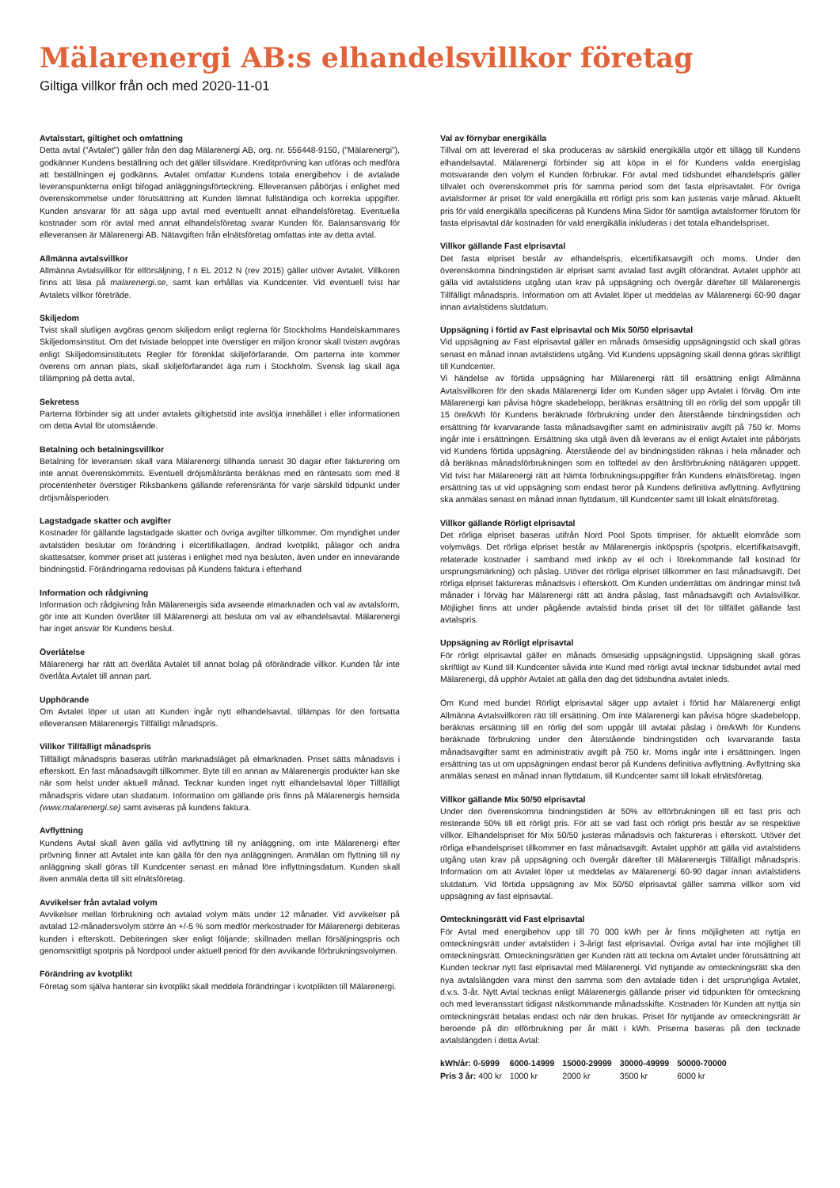Mälarenergi AB:s elhandelsvillkor företag
Giltiga villkor från och med 2020-11-01
Avtalsstart, giltighet och omfattning
Detta avtal (”Avtalet”) gäller från den dag Mälarenergi AB, org. nr. 556448-9150, (”Mälarenergi”), godkänner Kundens beställning och det gäller tillsvidare. Kreditprövning kan utföras och medföra att beställningen ej godkänns. Avtalet omfattar Kundens totala energibehov i de avtalade leveranspunkterna enligt bifogad anläggningsförteckning. Elleveransen påbörjas i enlighet med överenskommelse under förutsättning att Kunden lämnat fullständiga och korrekta uppgifter. Kunden ansvarar för att säga upp avtal med eventuellt annat elhandelsföretag. Eventuella kostnader som rör avtal med annat elhandelsföretag svarar Kunden för. Balansansvarig för elleveransen är Mälarenergi AB. Nätavgiften från elnätsföretag omfattas inte av detta avtal.
Allmänna avtalsvillkor
Allmänna Avtalsvillkor för elförsäljning, f n EL 2012 N (rev 2015) gäller utöver Avtalet. Villkoren finns att läsa på malarenergi.se, samt kan erhållas via Kundcenter. Vid eventuell tvist har Avtalets villkor företräde.
Skiljedom
Tvist skall slutligen avgöras genom skiljedom enligt reglerna för Stockholms Handelskammares Skiljedomsinstitut. Om det tvistade beloppet inte överstiger en miljon kronor skall tvisten avgöras enligt Skiljedomsinstitutets Regler för förenklat skiljeförfarande. Om parterna inte kommer överens om annan plats, skall skiljeförfarandet äga rum i Stockholm. Svensk lag skall äga tillämpning på detta avtal.
Sekretess
Parterna förbinder sig att under avtalets giltighetstid inte avslöja innehållet i eller informationen om detta Avtal för utomstående.
Betalning och betalningsvillkor
Betalning för leveransen skall vara Mälarenergi tillhanda senast 30 dagar efter fakturering om inte annat överenskommits. Eventuell dröjsmålsränta beräknas med en räntesats som med 8 procentenheter överstiger Riksbankens gällande referensränta för varje särskild tidpunkt under dröjsmålsperioden.
Lagstadgade skatter och avgifter
Kostnader för gällande lagstadgade skatter och övriga avgifter tillkommer. Om myndighet under avtalstiden beslutar om förändring i elcertifikatlagen, ändrad kvotplikt, pålagor och andra skattesatser, kommer priset att justeras i enlighet med nya besluten, även under en innevarande bindningstid. Förändringarna redovisas på Kundens faktura i efterhand
Information och rådgivning
Information och rådgivning från Mälarenergis sida avseende elmarknaden och val av avtalsform, gör inte att Kunden överlåter till Mälarenergi att besluta om val av elhandelsavtal. Mälarenergi har inget ansvar för Kundens beslut.
Överlåtelse
Mälarenergi har rätt att överlåta Avtalet till annat bolag på oförändrade villkor. Kunden får inte överlåta Avtalet till annan part.
Upphörande
Om Avtalet löper ut utan att Kunden ingår nytt elhandelsavtal, tillämpas för den fortsatta elleveransen Mälarenergis Tillfälligt månadspris.
Villkor Tillfälligt månadspris
Tillfälligt månadspris baseras utifrån marknadsläget på elmarknaden. Priset sätts månadsvis i efterskott. En fast månadsavgift tillkommer. Byte till en annan av Mälarenergis produkter kan ske när som helst under aktuell månad. Tecknar kunden inget nytt elhandelsavtal löper Tillfälligt månadspris vidare utan slutdatum. Information om gällande pris finns på Mälarenergis hemsida (www.malarenergi.se) samt aviseras på kundens faktura.
Avflyttning
Kundens Avtal skall även gälla vid avflyttning till ny anläggning, om inte Mälarenergi efter prövning finner att Avtalet inte kan gälla för den nya anläggningen. Anmälan om flyttning till ny anläggning skall göras till Kundcenter senast en månad före inflyttningsdatum. Kunden skall även anmäla detta till sitt elnätsföretag.
Avvikelser från avtalad volym
Avvikelser mellan förbrukning och avtalad volym mäts under 12 månader. Vid avvikelser på avtalad 12-månadersvolym större än +/-5 % som medför merkostnader för Mälarenergi debiteras kunden i efterskott. Debiteringen sker enligt följande; skillnaden mellan försäljningspris och genomsnittligt spotpris på Nordpool under aktuell period för den avvikande förbrukningsvolymen.
Förändring av kvotplikt
Företag som själva hanterar sin kvotplikt skall meddela förändringar i kvotplikten till Mälarenergi.
Val av förnybar energikälla
Tillval om att levererad el ska produceras av särskild energikälla utgör ett tillägg till Kundens elhandelsavtal. Mälarenergi förbinder sig att köpa in el för Kundens valda energislag motsvarande den volym el Kunden förbrukar. För avtal med tidsbundet elhandelspris gäller tillvalet och överenskommet pris för samma period som det fasta elprisavtalet. För övriga avtalsformer är priset för vald energikälla ett rörligt pris som kan justeras varje månad. Aktuellt pris för vald energikälla specificeras på Kundens Mina Sidor för samtliga avtalsformer förutom för fasta elprisavtal där kostnaden för vald energikälla inkluderas i det totala elhandelspriset.
Villkor gällande Fast elprisavtal
Det fasta elpriset består av elhandelspris, elcertifikatsavgift och moms. Under den överenskomna bindningstiden är elpriset samt avtalad fast avgift oförändrat. Avtalet upphör att gälla vid avtalstidens utgång utan krav på uppsägning och övergår därefter till Mälarenergis Tillfälligt månadspris. Information om att Avtalet löper ut meddelas av Mälarenergi 60-90 dagar innan avtalstidens slutdatum.
Uppsägning i förtid av Fast elprisavtal och Mix 50/50 elprisavtal
Vid uppsägning av Fast elprisavtal gäller en månads ömsesidig uppsägningstid och skall göras senast en månad innan avtalstidens utgång. Vid Kundens uppsägning skall denna göras skriftligt till Kundcenter.
Vi händelse av förtida uppsägning har Mälarenergi rätt till ersättning enligt Allmänna Avtalsvillkoren för den skada Mälarenergi lider om Kunden säger upp Avtalet i förväg. Om inte Mälarenergi kan påvisa högre skadebelopp, beräknas ersättning till en rörlig del som uppgår till 15 öre/kWh för Kundens beräknade förbrukning under den återstående bindningstiden och ersättning för kvarvarande fasta månadsavgifter samt en administrativ avgift på 750 kr. Moms ingår inte i ersättningen. Ersättning ska utgå även då leverans av el enligt Avtalet inte påbörjats vid Kundens förtida uppsägning. Återstående del av bindningstiden räknas i hela månader och då beräknas månadsförbrukningen som en tolftedel av den årsförbrukning nätägaren uppgett. Vid tvist har Mälarenergi rätt att hämta förbrukningsuppgifter från Kundens elnätsföretag. Ingen ersättning tas ut vid uppsägning som endast beror på Kundens definitiva avflyttning. Avflyttning ska anmälas senast en månad innan flyttdatum, till Kundcenter samt till lokalt elnätsföretag.
Villkor gällande Rörligt elprisavtal
Det rörliga elpriset baseras utifrån Nord Pool Spots timpriser, för aktuellt elområde som volymvägs. Det rörliga elpriset består av Mälarenergis inköpspris (spotpris, elcertifikatsavgift, relaterade kostnader i samband med inköp av el och i förekommande fall kostnad för ursprungsmärkning) och påslag. Utöver det rörliga elpriset tillkommer en fast månadsavgift. Det rörliga elpriset faktureras månadsvis i efterskott. Om Kunden underrättas om ändringar minst två månader i förväg har Mälarenergi rätt att ändra påslag, fast månadsavgift och Avtalsvillkor. Möjlighet finns att under pågående avtalstid binda priset till det för tillfället gällande fast avtalspris.
Uppsägning av Rörligt elprisavtal
För rörligt elprisavtal gäller en månads ömsesidig uppsägningstid. Uppsägning skall göras skriftligt av Kund till Kundcenter såvida inte Kund med rörligt avtal tecknar tidsbundet avtal med Mälarenergi, då upphör Avtalet att gälla den dag det tidsbundna avtalet inleds.
Om Kund med bundet Rörligt elprisavtal säger upp avtalet i förtid har Mälarenergi enligt Allmänna Avtalsvillkoren rätt till ersättning. Om inte Mälarenergi kan påvisa högre skadebelopp, beräknas ersättning till en rörlig del som uppgår till avtalat påslag i öre/kWh för Kundens beräknade förbrukning under den återstående bindningstiden och kvarvarande fasta månadsavgifter samt en administrativ avgift på 750 kr. Moms ingår inte i ersättningen. Ingen ersättning tas ut om uppsägningen endast beror på Kundens definitiva avflyttning. Avflyttning ska anmälas senast en månad innan flyttdatum, till Kundcenter samt till lokalt elnätsföretag.
Villkor gällande Mix 50/50 elprisavtal
Under den överenskomna bindningstiden är 50% av elförbrukningen till ett fast pris och resterande 50% till ett rörligt pris. För att se vad fast och rörligt pris består av se respektive villkor. Elhandelspriset för Mix 50/50 justeras månadsvis och faktureras i efterskott. Utöver det rörliga elhandelspriset tillkommer en fast månadsavgift. Avtalet upphör att gälla vid avtalstidens utgång utan krav på uppsägning och övergår därefter till Mälarenergis Tillfälligt månadspris. Information om att Avtalet löper ut meddelas av Mälarenergi 60-90 dagar innan avtalstidens slutdatum. Vid förtida uppsägning av Mix 50/50 elprisavtal gäller samma villkor som vid uppsägning av fast elprisavtal.
Omteckningsrätt vid Fast elprisavtal
För Avtal med energibehov upp till 70 000 kWh per år finns möjligheten att nyttja en omteckningsrätt under avtalstiden i 3-årigt fast elprisavtal. Övriga avtal har inte möjlighet till omteckningsrätt. Omteckningsrätten ger Kunden rätt att teckna om Avtalet under förutsättning att Kunden tecknar nytt fast elprisavtal med Mälarenergi. Vid nyttjande av omteckningsrätt ska den nya avtalslängden vara minst den samma som den avtalade tiden i det ursprungliga Avtalet, d.v.s. 3-år. Nytt Avtal tecknas enligt Mälarenergis gällande priser vid tidpunkten för omteckning och med leveransstart tidigast nästkommande månadsskifte. Kostnaden för Kunden att nyttja sin omteckningsrätt betalas endast och när den brukas. Priset för nyttjande av omteckningsrätt är beroende på din elförbrukning per år mätt i kWh. Priserna baseras på den tecknade avtalslängden i detta Avtal:
| kWh/år: 0-5999 | 6000-14999 | 15000-29999 | 30000-49999 | 50000-70000 |
| --- | --- | --- | --- | --- |
| Pris 3 år: 400 kr | 1000 kr | 2000 kr | 3500 kr | 6000 kr |